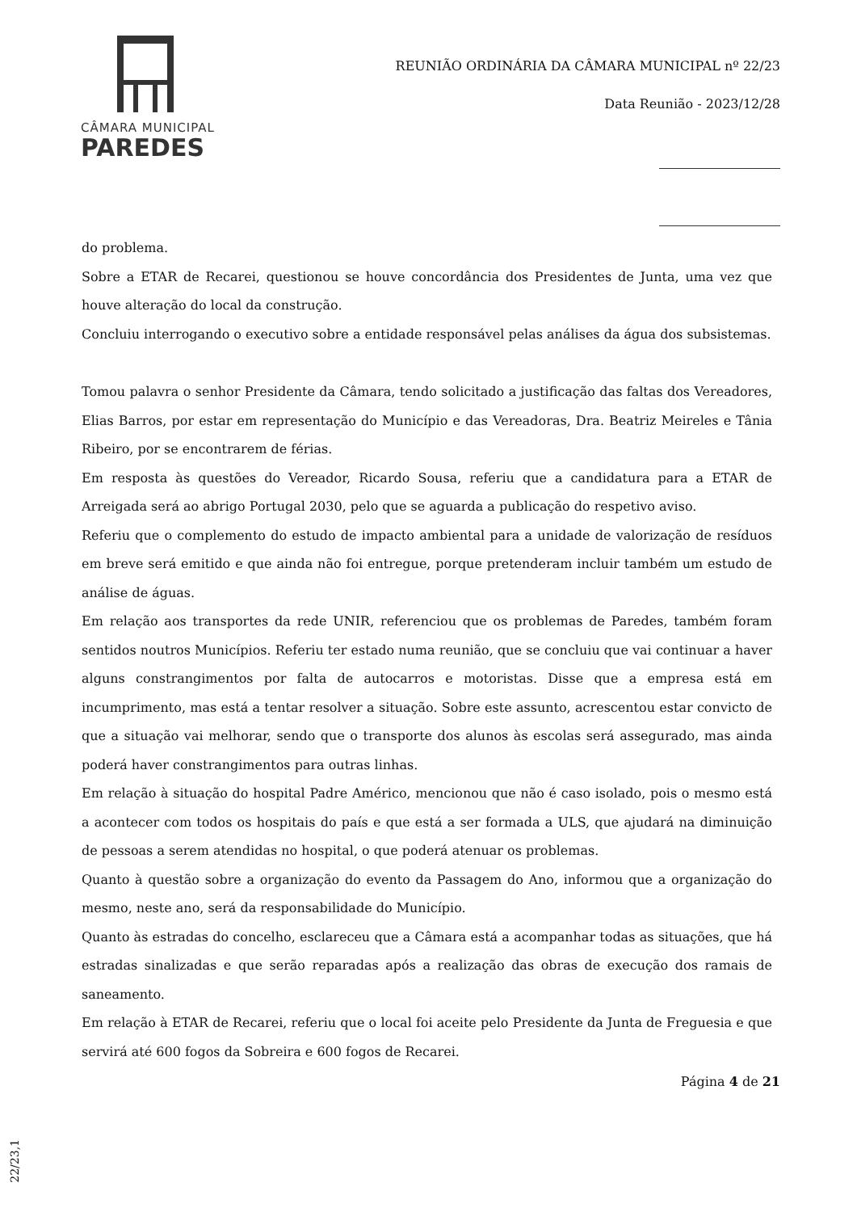CÂMARA MUNICIPAL
PAREDES
REUNIÃO ORDINÁRIA DA CÂMARA MUNICIPAL nº 22/23
Data Reunião - 2023/12/28
do problema.
Sobre a ETAR de Recarei, questionou se houve concordância dos Presidentes de Junta, uma vez que houve alteração do local da construção.
Concluiu interrogando o executivo sobre a entidade responsável pelas análises da água dos subsistemas.
Tomou palavra o senhor Presidente da Câmara, tendo solicitado a justificação das faltas dos Vereadores, Elias Barros, por estar em representação do Município e das Vereadoras, Dra. Beatriz Meireles e Tânia Ribeiro, por se encontrarem de férias.
Em resposta às questões do Vereador, Ricardo Sousa, referiu que a candidatura para a ETAR de Arreigada será ao abrigo Portugal 2030, pelo que se aguarda a publicação do respetivo aviso.
Referiu que o complemento do estudo de impacto ambiental para a unidade de valorização de resíduos em breve será emitido e que ainda não foi entregue, porque pretenderam incluir também um estudo de análise de águas.
Em relação aos transportes da rede UNIR, referenciou que os problemas de Paredes, também foram sentidos noutros Municípios. Referiu ter estado numa reunião, que se concluiu que vai continuar a haver alguns constrangimentos por falta de autocarros e motoristas. Disse que a empresa está em incumprimento, mas está a tentar resolver a situação. Sobre este assunto, acrescentou estar convicto de que a situação vai melhorar, sendo que o transporte dos alunos às escolas será assegurado, mas ainda poderá haver constrangimentos para outras linhas.
Em relação à situação do hospital Padre Américo, mencionou que não é caso isolado, pois o mesmo está a acontecer com todos os hospitais do país e que está a ser formada a ULS, que ajudará na diminuição de pessoas a serem atendidas no hospital, o que poderá atenuar os problemas.
Quanto à questão sobre a organização do evento da Passagem do Ano, informou que a organização do mesmo, neste ano, será da responsabilidade do Município.
Quanto às estradas do concelho, esclareceu que a Câmara está a acompanhar todas as situações, que há estradas sinalizadas e que serão reparadas após a realização das obras de execução dos ramais de saneamento.
Em relação à ETAR de Recarei, referiu que o local foi aceite pelo Presidente da Junta de Freguesia e que servirá até 600 fogos da Sobreira e 600 fogos de Recarei.
Página 4 de 21
22/23,1